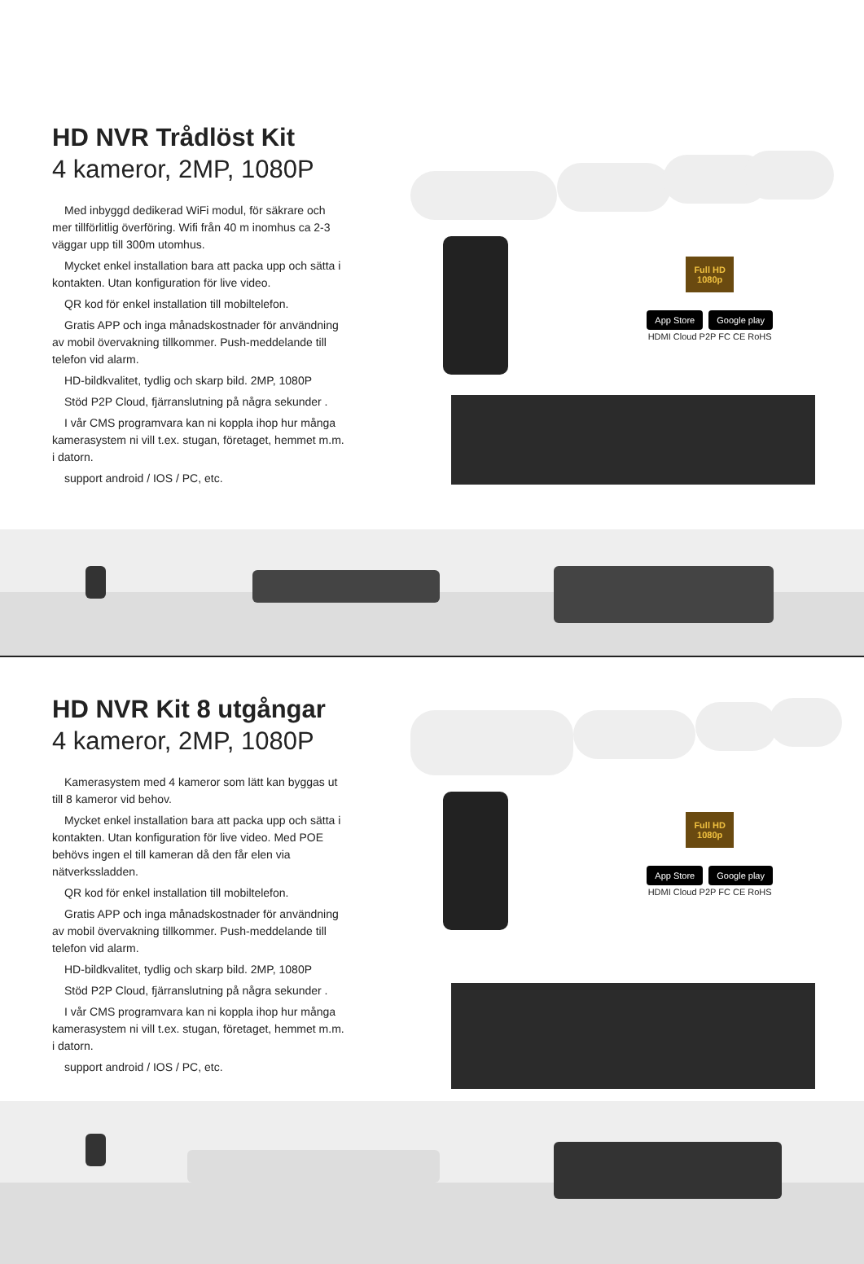HD NVR Trådlöst Kit
4 kameror, 2MP, 1080P
Med inbyggd dedikerad WiFi modul, för säkrare och mer tillförlitlig överföring. Wifi från 40 m inomhus ca 2-3 väggar upp till 300m utomhus.
Mycket enkel installation bara att packa upp och sätta i kontakten. Utan konfiguration för live video.
QR kod för enkel installation till mobiltelefon.
Gratis APP och inga månadskostnader för användning av mobil övervakning tillkommer. Push-meddelande till telefon vid alarm.
HD-bildkvalitet, tydlig och skarp bild. 2MP, 1080P
Stöd P2P Cloud, fjärranslutning på några sekunder .
I vår CMS programvara kan ni koppla ihop hur många kamerasystem ni vill t.ex. stugan, företaget, hemmet m.m. i datorn.
support android / IOS / PC, etc.
Full HD
1080p
App Store Google play
HDMI Cloud P2P FC CE RoHS
HD NVR Kit 8 utgångar
4 kameror, 2MP, 1080P
Kamerasystem med 4 kameror som lätt kan byggas ut till 8 kameror vid behov.
Mycket enkel installation bara att packa upp och sätta i kontakten. Utan konfiguration för live video. Med POE behövs ingen el till kameran då den får elen via nätverkssladden.
QR kod för enkel installation till mobiltelefon.
Gratis APP och inga månadskostnader för användning av mobil övervakning tillkommer. Push-meddelande till telefon vid alarm.
HD-bildkvalitet, tydlig och skarp bild. 2MP, 1080P
Stöd P2P Cloud, fjärranslutning på några sekunder .
I vår CMS programvara kan ni koppla ihop hur många kamerasystem ni vill t.ex. stugan, företaget, hemmet m.m. i datorn.
support android / IOS / PC, etc.
Full HD
1080p
App Store Google play
HDMI Cloud P2P FC CE RoHS